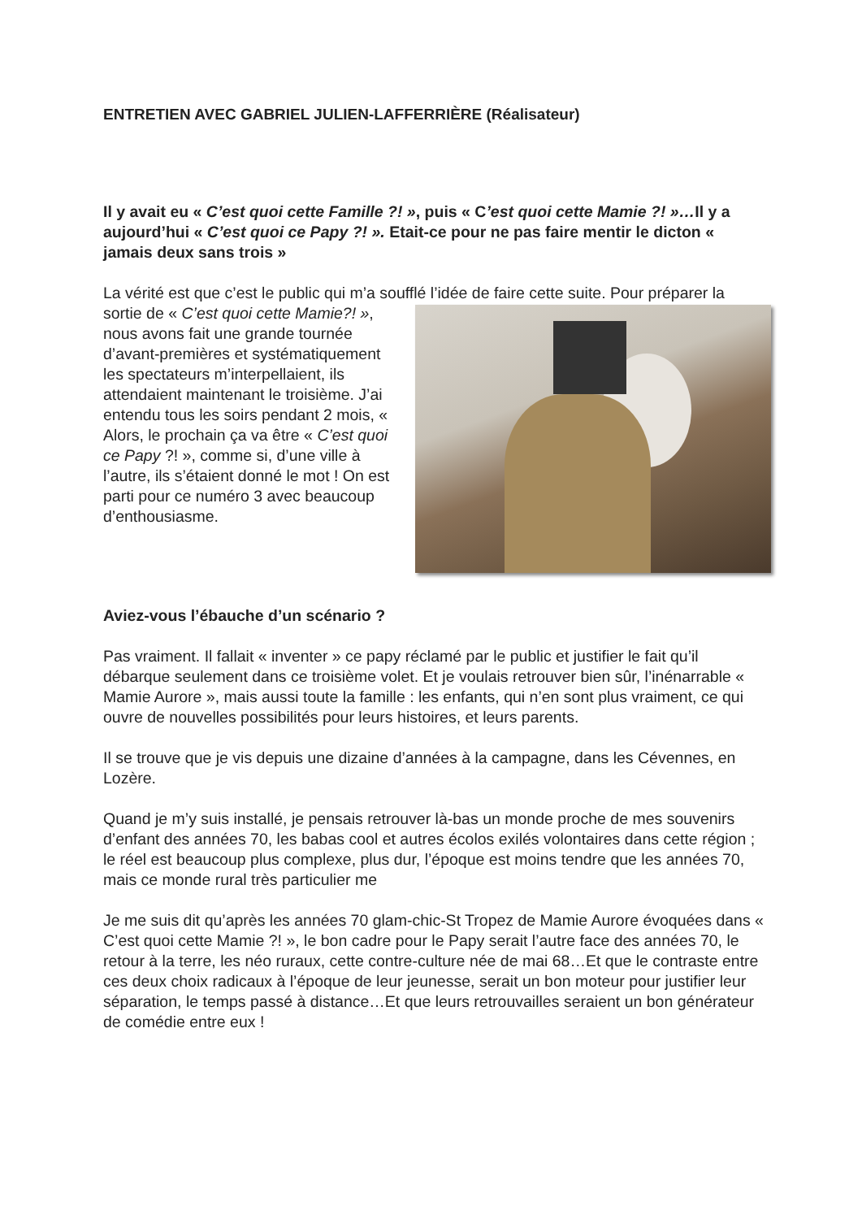ENTRETIEN AVEC GABRIEL JULIEN-LAFFERRIÈRE (Réalisateur)
Il y avait eu « C’est quoi cette Famille ?! », puis « C’est quoi cette Mamie ?! »…Il y a aujourd’hui « C’est quoi ce Papy ?! ». Etait-ce pour ne pas faire mentir le dicton « jamais deux sans trois »
La vérité est que c’est le public qui m’a soufflé l’idée de faire cette suite. Pour préparer la sortie de « C’est quoi cette Mamie?! », nous avons fait une grande tournée d’avant-premières et systématiquement les spectateurs m’interpellaient, ils attendaient maintenant le troisième. J’ai entendu tous les soirs pendant 2 mois, « Alors, le prochain ça va être « C’est quoi ce Papy ?! », comme si, d’une ville à l’autre, ils s’étaient donné le mot ! On est parti pour ce numéro 3 avec beaucoup d’enthousiasme.
Aviez-vous l’ébauche d’un scénario ?
Pas vraiment. Il fallait « inventer » ce papy réclamé par le public et justifier le fait qu’il débarque seulement dans ce troisième volet. Et je voulais retrouver bien sûr, l’inénarrable « Mamie Aurore », mais aussi toute la famille : les enfants, qui n’en sont plus vraiment, ce qui ouvre de nouvelles possibilités pour leurs histoires, et leurs parents.
Il se trouve que je vis depuis une dizaine d’années à la campagne, dans les Cévennes, en Lozère.
Quand je m’y suis installé, je pensais retrouver là-bas un monde proche de mes souvenirs d’enfant des années 70, les babas cool et autres écolos exilés volontaires dans cette région ; le réel est beaucoup plus complexe, plus dur, l’époque est moins tendre que les années 70, mais ce monde rural très particulier me
Je me suis dit qu’après les années 70 glam-chic-St Tropez de Mamie Aurore évoquées dans « C’est quoi cette Mamie ?! », le bon cadre pour le Papy serait l’autre face des années 70, le retour à la terre, les néo ruraux, cette contre-culture née de mai 68…Et que le contraste entre ces deux choix radicaux à l’époque de leur jeunesse, serait un bon moteur pour justifier leur séparation, le temps passé à distance…Et que leurs retrouvailles seraient un bon générateur de comédie entre eux !